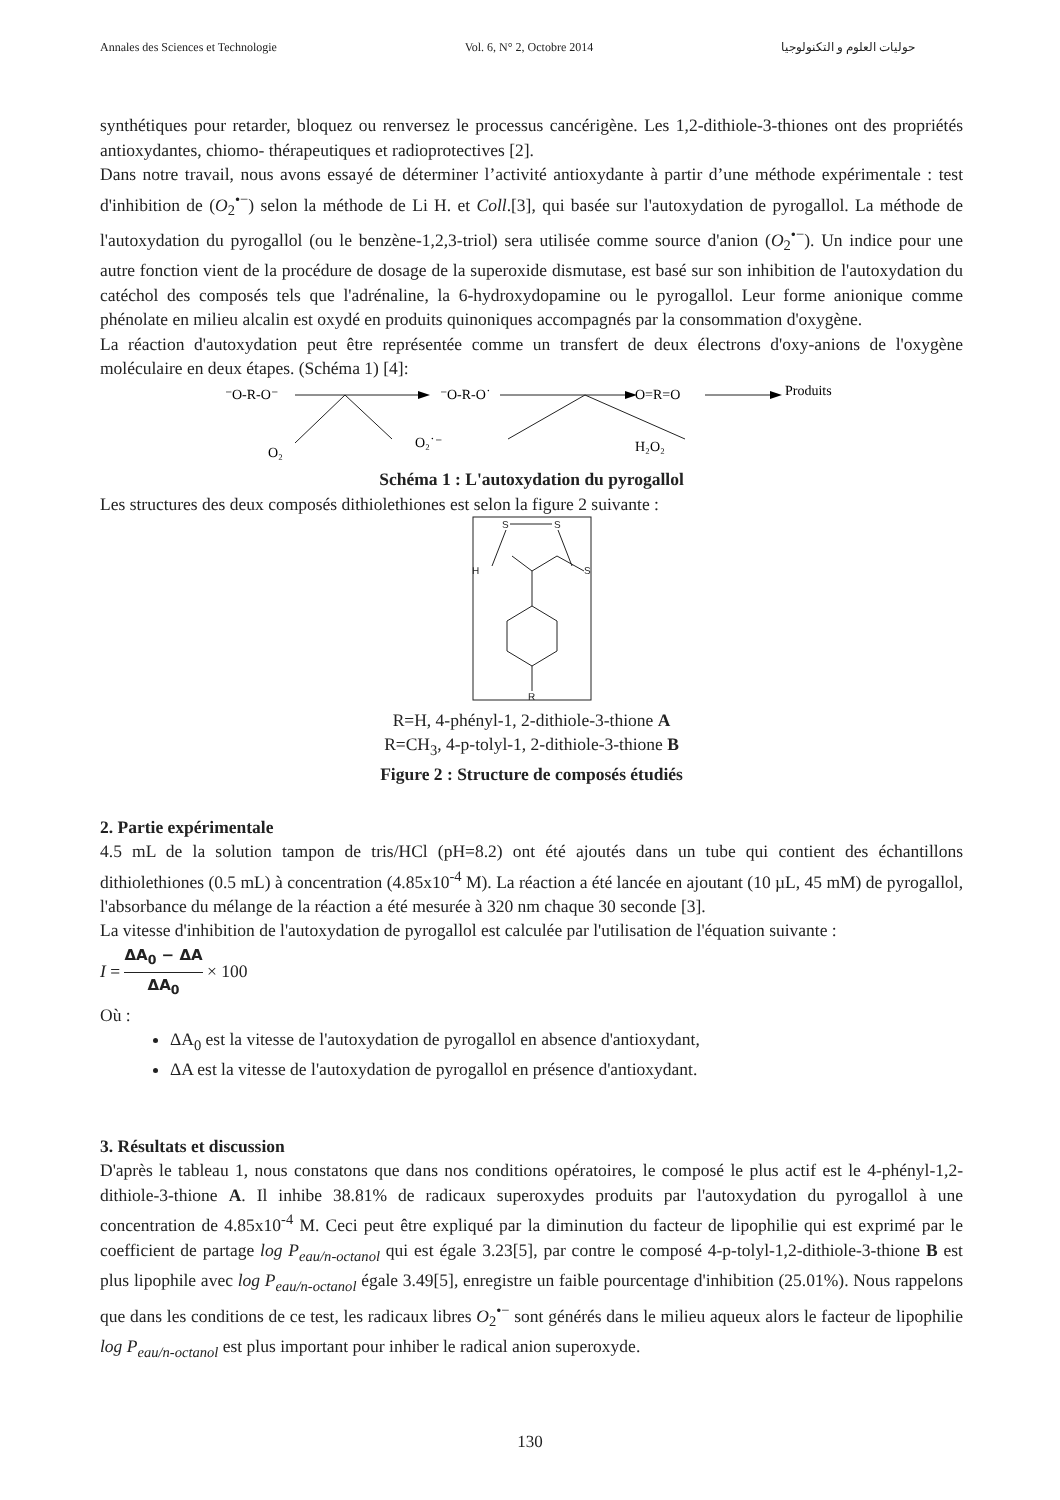Annales des Sciences et Technologie Vol. 6, N° 2, Octobre 2014 حوليات العلوم و التكنولوجيا
synthétiques pour retarder, bloquez ou renversez le processus cancérigène. Les 1,2-dithiole-3-thiones ont des propriétés antioxydantes, chiomo- thérapeutiques et radioprotectives [2].
Dans notre travail, nous avons essayé de déterminer l’activité antioxydante à partir d’une méthode expérimentale : test d'inhibition de (O<sub>2</sub><sup>•−</sup>) selon la méthode de Li H. et Coll.[3], qui basée sur l'autoxydation de pyrogallol. La méthode de l'autoxydation du pyrogallol (ou le benzène-1,2,3-triol) sera utilisée comme source d'anion (O<sub>2</sub><sup>•−</sup>). Un indice pour une autre fonction vient de la procédure de dosage de la superoxide dismutase, est basé sur son inhibition de l'autoxydation du catéchol des composés tels que l'adrénaline, la 6-hydroxydopamine ou le pyrogallol. Leur forme anionique comme phénolate en milieu alcalin est oxydé en produits quinoniques accompagnés par la consommation d'oxygène.
La réaction d'autoxydation peut être représentée comme un transfert de deux électrons d'oxy-anions de l'oxygène moléculaire en deux étapes. (Schéma 1) [4]:
⁻O-R-O⁻
⁻O-R-O˙
O=R=O
Produits
O₂
O₂˙⁻
H₂O₂
Schéma 1 : L'autoxydation du pyrogallol
Les structures des deux composés dithiolethiones est selon la figure 2 suivante :
S
S
H
S
R
R=H, 4-phényl-1, 2-dithiole-3-thione A
R=CH<sub>3</sub>, 4-p-tolyl-1, 2-dithiole-3-thione B
Figure 2 : Structure de composés étudiés
2. Partie expérimentale
4.5 mL de la solution tampon de tris/HCl (pH=8.2) ont été ajoutés dans un tube qui contient des échantillons dithiolethiones (0.5 mL) à concentration (4.85x10<sup>-4</sup> M). La réaction a été lancée en ajoutant (10 µL, 45 mM) de pyrogallol, l'absorbance du mélange de la réaction a été mesurée à 320 nm chaque 30 seconde [3].
La vitesse d'inhibition de l'autoxydation de pyrogallol est calculée par l'utilisation de l'équation suivante :
I = ΔA<sub>0</sub> − ΔA ΔA<sub>0</sub> × 100
Où :
ΔA<sub>0</sub> est la vitesse de l'autoxydation de pyrogallol en absence d'antioxydant,
ΔA est la vitesse de l'autoxydation de pyrogallol en présence d'antioxydant.
3. Résultats et discussion
D'après le tableau 1, nous constatons que dans nos conditions opératoires, le composé le plus actif est le 4-phényl-1,2-dithiole-3-thione A. Il inhibe 38.81% de radicaux superoxydes produits par l'autoxydation du pyrogallol à une concentration de 4.85x10<sup>-4</sup> M. Ceci peut être expliqué par la diminution du facteur de lipophilie qui est exprimé par le coefficient de partage log P<sub>eau/n-octanol</sub> qui est égale 3.23[5], par contre le composé 4-p-tolyl-1,2-dithiole-3-thione B est plus lipophile avec log P<sub>eau/n-octanol</sub> égale 3.49[5], enregistre un faible pourcentage d'inhibition (25.01%). Nous rappelons que dans les conditions de ce test, les radicaux libres O<sub>2</sub><sup>•−</sup> sont générés dans le milieu aqueux alors le facteur de lipophilie log P<sub>eau/n-octanol</sub> est plus important pour inhiber le radical anion superoxyde.
130